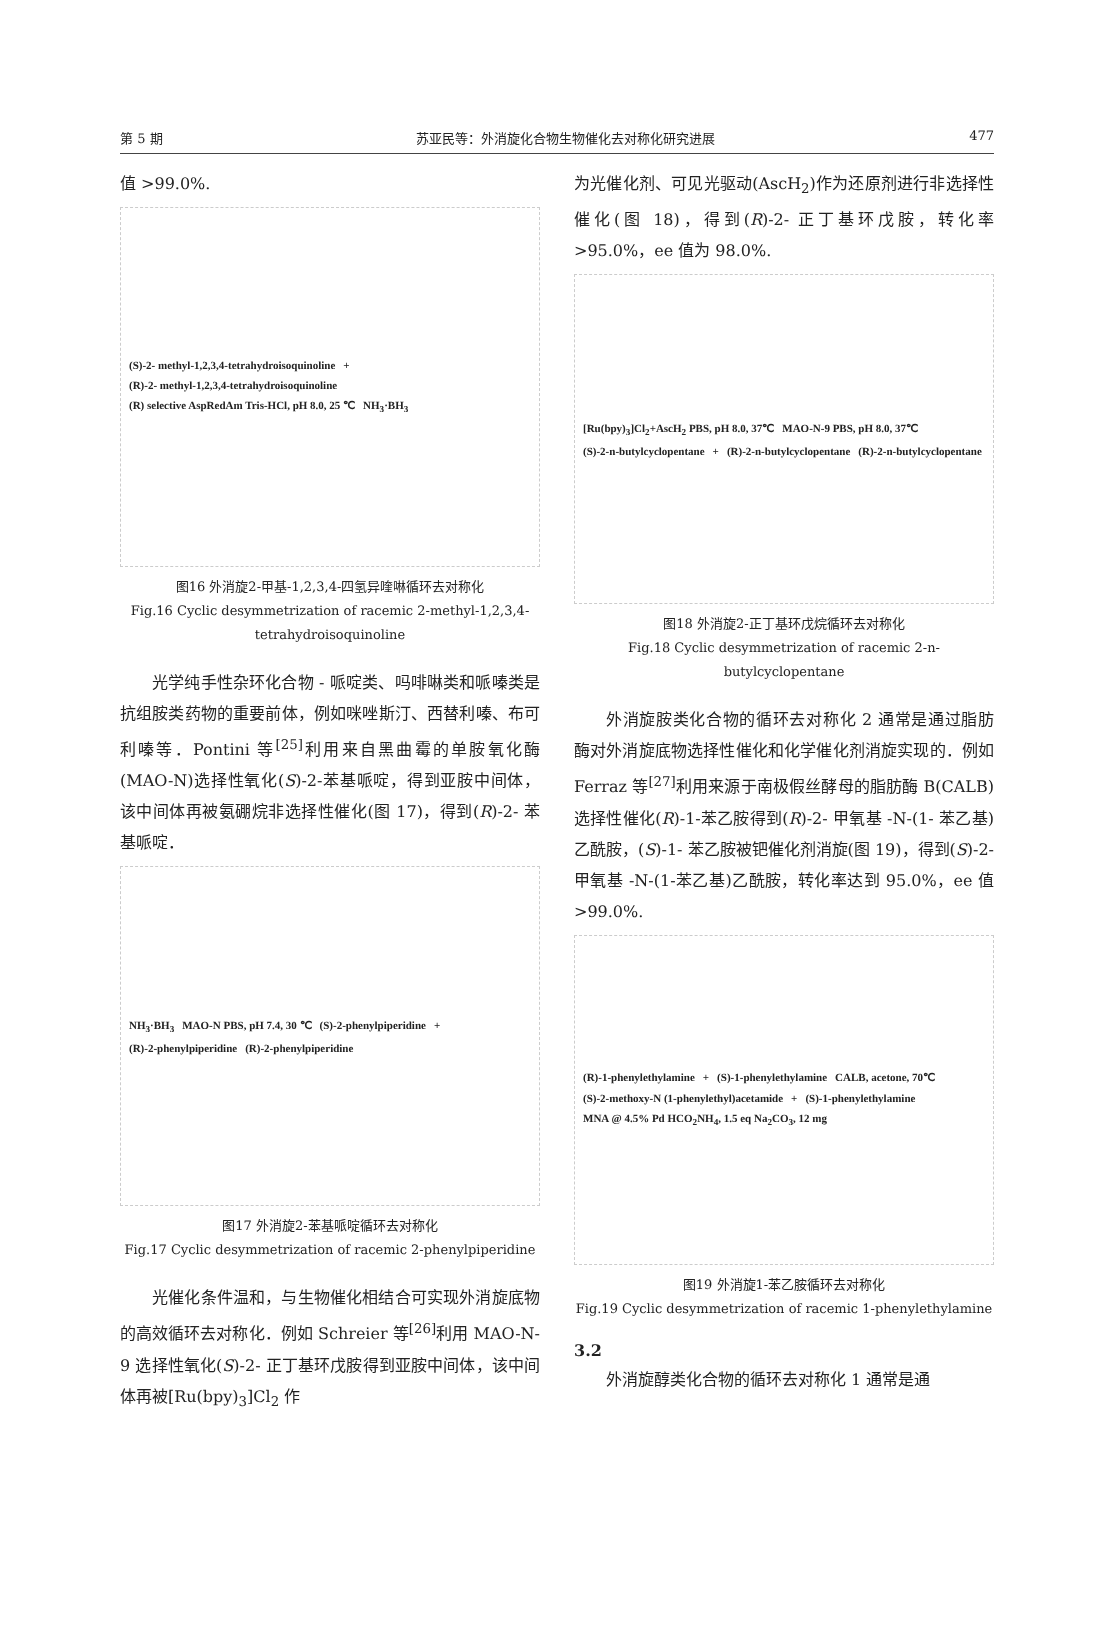第 5 期 苏亚民等：外消旋化合物生物催化去对称化研究进展 477
值 >99.0%.
(S)-2- methyl-1,2,3,4-tetrahydroisoquinoline + (R)-2- methyl-1,2,3,4-tetrahydroisoquinoline (R) selective AspRedAm Tris-HCl, pH 8.0, 25 ℃ NH<sub>3</sub>·BH<sub>3</sub>
图16 外消旋2-甲基-1,2,3,4-四氢异喹啉循环去对称化
Fig.16 Cyclic desymmetrization of racemic 2-methyl-1,2,3,4-tetrahydroisoquinoline
光学纯手性杂环化合物 - 哌啶类、吗啡啉类和哌嗪类是抗组胺类药物的重要前体，例如咪唑斯汀、西替利嗪、布可利嗪等．Pontini 等<sup>[25]</sup>利用来自黑曲霉的单胺氧化酶(MAO-N)选择性氧化(S)-2-苯基哌啶，得到亚胺中间体，该中间体再被氨硼烷非选择性催化(图 17)，得到(R)-2- 苯基哌啶．
NH<sub>3</sub>·BH<sub>3</sub> MAO-N PBS, pH 7.4, 30 ℃ (S)-2-phenylpiperidine + (R)-2-phenylpiperidine (R)-2-phenylpiperidine
图17 外消旋2-苯基哌啶循环去对称化
Fig.17 Cyclic desymmetrization of racemic 2-phenylpiperidine
光催化条件温和，与生物催化相结合可实现外消旋底物的高效循环去对称化．例如 Schreier 等<sup>[26]</sup>利用 MAO-N-9 选择性氧化(S)-2- 正丁基环戊胺得到亚胺中间体，该中间体再被[Ru(bpy)<sub>3</sub>]Cl<sub>2</sub> 作
为光催化剂、可见光驱动(AscH<sub>2</sub>)作为还原剂进行非选择性催化(图 18)，得到(R)-2- 正丁基环戊胺，转化率 >95.0%，ee 值为 98.0%.
[Ru(bpy)<sub>3</sub>]Cl<sub>2</sub>+AscH<sub>2</sub> PBS, pH 8.0, 37℃ MAO-N-9 PBS, pH 8.0, 37℃ (S)-2-n-butylcyclopentane + (R)-2-n-butylcyclopentane (R)-2-n-butylcyclopentane
图18 外消旋2-正丁基环戊烷循环去对称化
Fig.18 Cyclic desymmetrization of racemic 2-n-butylcyclopentane
外消旋胺类化合物的循环去对称化 2 通常是通过脂肪酶对外消旋底物选择性催化和化学催化剂消旋实现的．例如 Ferraz 等<sup>[27]</sup>利用来源于南极假丝酵母的脂肪酶 B(CALB)选择性催化(R)-1-苯乙胺得到(R)-2- 甲氧基 -N-(1- 苯乙基)乙酰胺，(S)-1- 苯乙胺被钯催化剂消旋(图 19)，得到(S)-2- 甲氧基 -N-(1-苯乙基)乙酰胺，转化率达到 95.0%，ee 值 >99.0%.
(R)-1-phenylethylamine + (S)-1-phenylethylamine CALB, acetone, 70℃ (S)-2-methoxy-N (1-phenylethyl)acetamide + (S)-1-phenylethylamine MNA @ 4.5% Pd HCO<sub>2</sub>NH<sub>4</sub>, 1.5 eq Na<sub>2</sub>CO<sub>3</sub>, 12 mg
图19 外消旋1-苯乙胺循环去对称化
Fig.19 Cyclic desymmetrization of racemic 1-phenylethylamine
3.2
外消旋醇类化合物的循环去对称化 1 通常是通